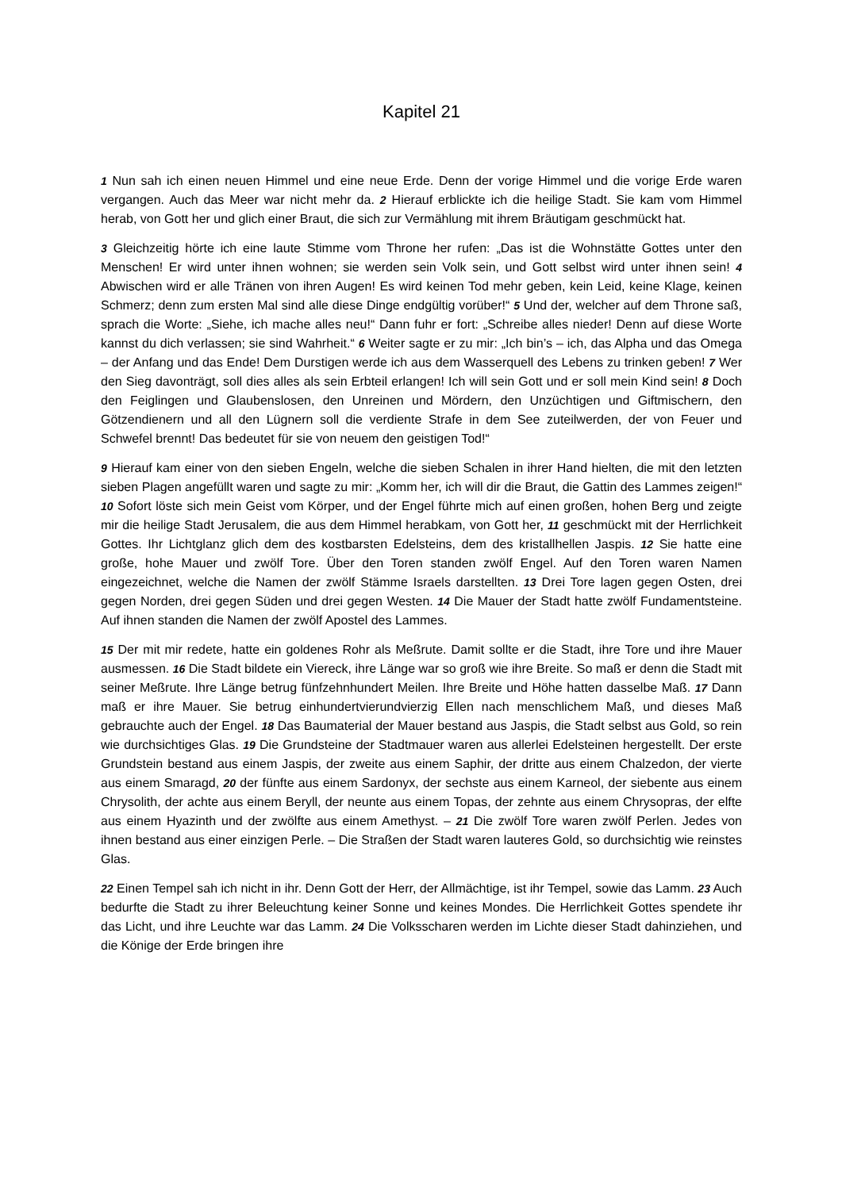Kapitel 21
1 Nun sah ich einen neuen Himmel und eine neue Erde. Denn der vorige Himmel und die vorige Erde waren vergangen. Auch das Meer war nicht mehr da. 2 Hierauf erblickte ich die heilige Stadt. Sie kam vom Himmel herab, von Gott her und glich einer Braut, die sich zur Vermählung mit ihrem Bräutigam geschmückt hat.
3 Gleichzeitig hörte ich eine laute Stimme vom Throne her rufen: „Das ist die Wohnstätte Gottes unter den Menschen! Er wird unter ihnen wohnen; sie werden sein Volk sein, und Gott selbst wird unter ihnen sein! 4 Abwischen wird er alle Tränen von ihren Augen! Es wird keinen Tod mehr geben, kein Leid, keine Klage, keinen Schmerz; denn zum ersten Mal sind alle diese Dinge endgültig vorüber!“ 5 Und der, welcher auf dem Throne saß, sprach die Worte: „Siehe, ich mache alles neu!“ Dann fuhr er fort: „Schreibe alles nieder! Denn auf diese Worte kannst du dich verlassen; sie sind Wahrheit.“ 6 Weiter sagte er zu mir: „Ich bin’s – ich, das Alpha und das Omega – der Anfang und das Ende! Dem Durstigen werde ich aus dem Wasserquell des Lebens zu trinken geben! 7 Wer den Sieg davonträgt, soll dies alles als sein Erbteil erlangen! Ich will sein Gott und er soll mein Kind sein! 8 Doch den Feiglingen und Glaubenslosen, den Unreinen und Mördern, den Unzüchtigen und Giftmischern, den Götzendienern und all den Lügnern soll die verdiente Strafe in dem See zuteilwerden, der von Feuer und Schwefel brennt! Das bedeutet für sie von neuem den geistigen Tod!“
9 Hierauf kam einer von den sieben Engeln, welche die sieben Schalen in ihrer Hand hielten, die mit den letzten sieben Plagen angefüllt waren und sagte zu mir: „Komm her, ich will dir die Braut, die Gattin des Lammes zeigen!“ 10 Sofort löste sich mein Geist vom Körper, und der Engel führte mich auf einen großen, hohen Berg und zeigte mir die heilige Stadt Jerusalem, die aus dem Himmel herabkam, von Gott her, 11 geschmückt mit der Herrlichkeit Gottes. Ihr Lichtglanz glich dem des kostbarsten Edelsteins, dem des kristallhellen Jaspis. 12 Sie hatte eine große, hohe Mauer und zwölf Tore. Über den Toren standen zwölf Engel. Auf den Toren waren Namen eingezeichnet, welche die Namen der zwölf Stämme Israels darstellten. 13 Drei Tore lagen gegen Osten, drei gegen Norden, drei gegen Süden und drei gegen Westen. 14 Die Mauer der Stadt hatte zwölf Fundamentsteine. Auf ihnen standen die Namen der zwölf Apostel des Lammes.
15 Der mit mir redete, hatte ein goldenes Rohr als Meßrute. Damit sollte er die Stadt, ihre Tore und ihre Mauer ausmessen. 16 Die Stadt bildete ein Viereck, ihre Länge war so groß wie ihre Breite. So maß er denn die Stadt mit seiner Meßrute. Ihre Länge betrug fünfzehnhundert Meilen. Ihre Breite und Höhe hatten dasselbe Maß. 17 Dann maß er ihre Mauer. Sie betrug einhundertvierundvierzig Ellen nach menschlichem Maß, und dieses Maß gebrauchte auch der Engel. 18 Das Baumaterial der Mauer bestand aus Jaspis, die Stadt selbst aus Gold, so rein wie durchsichtiges Glas. 19 Die Grundsteine der Stadtmauer waren aus allerlei Edelsteinen hergestellt. Der erste Grundstein bestand aus einem Jaspis, der zweite aus einem Saphir, der dritte aus einem Chalzedon, der vierte aus einem Smaragd, 20 der fünfte aus einem Sardonyx, der sechste aus einem Karneol, der siebente aus einem Chrysolith, der achte aus einem Beryll, der neunte aus einem Topas, der zehnte aus einem Chrysopras, der elfte aus einem Hyazinth und der zwölfte aus einem Amethyst. – 21 Die zwölf Tore waren zwölf Perlen. Jedes von ihnen bestand aus einer einzigen Perle. – Die Straßen der Stadt waren lauteres Gold, so durchsichtig wie reinstes Glas.
22 Einen Tempel sah ich nicht in ihr. Denn Gott der Herr, der Allmächtige, ist ihr Tempel, sowie das Lamm. 23 Auch bedurfte die Stadt zu ihrer Beleuchtung keiner Sonne und keines Mondes. Die Herrlichkeit Gottes spendete ihr das Licht, und ihre Leuchte war das Lamm. 24 Die Volksscharen werden im Lichte dieser Stadt dahinziehen, und die Könige der Erde bringen ihre